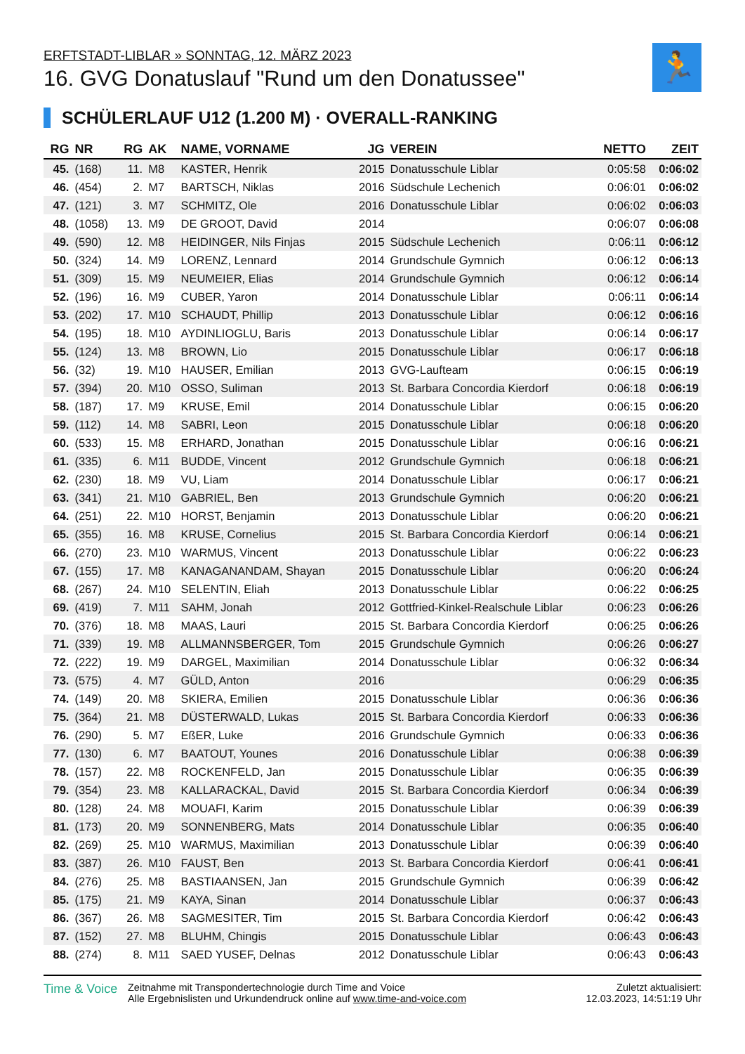ERFTSTADT-LIBLAR » SONNTAG, 12. MÄRZ 2023
16. GVG Donatuslauf "Rund um den Donatussee"
🏃
SCHÜLERLAUF U12 (1.200 M) · OVERALL-RANKING
| RG | NR | RG | AK | NAME, VORNAME | JG | VEREIN | NETTO | ZEIT |
| --- | --- | --- | --- | --- | --- | --- | --- | --- |
| 45. | (168) | 11. | M8 | KASTER, Henrik | 2015 | Donatusschule Liblar | 0:05:58 | 0:06:02 |
| 46. | (454) | 2. | M7 | BARTSCH, Niklas | 2016 | Südschule Lechenich | 0:06:01 | 0:06:02 |
| 47. | (121) | 3. | M7 | SCHMITZ, Ole | 2016 | Donatusschule Liblar | 0:06:02 | 0:06:03 |
| 48. | (1058) | 13. | M9 | DE GROOT, David | 2014 | | 0:06:07 | 0:06:08 |
| 49. | (590) | 12. | M8 | HEIDINGER, Nils Finjas | 2015 | Südschule Lechenich | 0:06:11 | 0:06:12 |
| 50. | (324) | 14. | M9 | LORENZ, Lennard | 2014 | Grundschule Gymnich | 0:06:12 | 0:06:13 |
| 51. | (309) | 15. | M9 | NEUMEIER, Elias | 2014 | Grundschule Gymnich | 0:06:12 | 0:06:14 |
| 52. | (196) | 16. | M9 | CUBER, Yaron | 2014 | Donatusschule Liblar | 0:06:11 | 0:06:14 |
| 53. | (202) | 17. | M10 | SCHAUDT, Phillip | 2013 | Donatusschule Liblar | 0:06:12 | 0:06:16 |
| 54. | (195) | 18. | M10 | AYDINLIOGLU, Baris | 2013 | Donatusschule Liblar | 0:06:14 | 0:06:17 |
| 55. | (124) | 13. | M8 | BROWN, Lio | 2015 | Donatusschule Liblar | 0:06:17 | 0:06:18 |
| 56. | (32) | 19. | M10 | HAUSER, Emilian | 2013 | GVG-Laufteam | 0:06:15 | 0:06:19 |
| 57. | (394) | 20. | M10 | OSSO, Suliman | 2013 | St. Barbara Concordia Kierdorf | 0:06:18 | 0:06:19 |
| 58. | (187) | 17. | M9 | KRUSE, Emil | 2014 | Donatusschule Liblar | 0:06:15 | 0:06:20 |
| 59. | (112) | 14. | M8 | SABRI, Leon | 2015 | Donatusschule Liblar | 0:06:18 | 0:06:20 |
| 60. | (533) | 15. | M8 | ERHARD, Jonathan | 2015 | Donatusschule Liblar | 0:06:16 | 0:06:21 |
| 61. | (335) | 6. | M11 | BUDDE, Vincent | 2012 | Grundschule Gymnich | 0:06:18 | 0:06:21 |
| 62. | (230) | 18. | M9 | VU, Liam | 2014 | Donatusschule Liblar | 0:06:17 | 0:06:21 |
| 63. | (341) | 21. | M10 | GABRIEL, Ben | 2013 | Grundschule Gymnich | 0:06:20 | 0:06:21 |
| 64. | (251) | 22. | M10 | HORST, Benjamin | 2013 | Donatusschule Liblar | 0:06:20 | 0:06:21 |
| 65. | (355) | 16. | M8 | KRUSE, Cornelius | 2015 | St. Barbara Concordia Kierdorf | 0:06:14 | 0:06:21 |
| 66. | (270) | 23. | M10 | WARMUS, Vincent | 2013 | Donatusschule Liblar | 0:06:22 | 0:06:23 |
| 67. | (155) | 17. | M8 | KANAGANANDAM, Shayan | 2015 | Donatusschule Liblar | 0:06:20 | 0:06:24 |
| 68. | (267) | 24. | M10 | SELENTIN, Eliah | 2013 | Donatusschule Liblar | 0:06:22 | 0:06:25 |
| 69. | (419) | 7. | M11 | SAHM, Jonah | 2012 | Gottfried-Kinkel-Realschule Liblar | 0:06:23 | 0:06:26 |
| 70. | (376) | 18. | M8 | MAAS, Lauri | 2015 | St. Barbara Concordia Kierdorf | 0:06:25 | 0:06:26 |
| 71. | (339) | 19. | M8 | ALLMANNSBERGER, Tom | 2015 | Grundschule Gymnich | 0:06:26 | 0:06:27 |
| 72. | (222) | 19. | M9 | DARGEL, Maximilian | 2014 | Donatusschule Liblar | 0:06:32 | 0:06:34 |
| 73. | (575) | 4. | M7 | GÜLD, Anton | 2016 | | 0:06:29 | 0:06:35 |
| 74. | (149) | 20. | M8 | SKIERA, Emilien | 2015 | Donatusschule Liblar | 0:06:36 | 0:06:36 |
| 75. | (364) | 21. | M8 | DÜSTERWALD, Lukas | 2015 | St. Barbara Concordia Kierdorf | 0:06:33 | 0:06:36 |
| 76. | (290) | 5. | M7 | EßER, Luke | 2016 | Grundschule Gymnich | 0:06:33 | 0:06:36 |
| 77. | (130) | 6. | M7 | BAATOUT, Younes | 2016 | Donatusschule Liblar | 0:06:38 | 0:06:39 |
| 78. | (157) | 22. | M8 | ROCKENFELD, Jan | 2015 | Donatusschule Liblar | 0:06:35 | 0:06:39 |
| 79. | (354) | 23. | M8 | KALLARACKAL, David | 2015 | St. Barbara Concordia Kierdorf | 0:06:34 | 0:06:39 |
| 80. | (128) | 24. | M8 | MOUAFI, Karim | 2015 | Donatusschule Liblar | 0:06:39 | 0:06:39 |
| 81. | (173) | 20. | M9 | SONNENBERG, Mats | 2014 | Donatusschule Liblar | 0:06:35 | 0:06:40 |
| 82. | (269) | 25. | M10 | WARMUS, Maximilian | 2013 | Donatusschule Liblar | 0:06:39 | 0:06:40 |
| 83. | (387) | 26. | M10 | FAUST, Ben | 2013 | St. Barbara Concordia Kierdorf | 0:06:41 | 0:06:41 |
| 84. | (276) | 25. | M8 | BASTIAANSEN, Jan | 2015 | Grundschule Gymnich | 0:06:39 | 0:06:42 |
| 85. | (175) | 21. | M9 | KAYA, Sinan | 2014 | Donatusschule Liblar | 0:06:37 | 0:06:43 |
| 86. | (367) | 26. | M8 | SAGMESITER, Tim | 2015 | St. Barbara Concordia Kierdorf | 0:06:42 | 0:06:43 |
| 87. | (152) | 27. | M8 | BLUHM, Chingis | 2015 | Donatusschule Liblar | 0:06:43 | 0:06:43 |
| 88. | (274) | 8. | M11 | SAED YUSEF, Delnas | 2012 | Donatusschule Liblar | 0:06:43 | 0:06:43 |
Time & Voice
Zeitnahme mit Transpondertechnologie durch Time and Voice
Alle Ergebnislisten und Urkundendruck online auf www.time-and-voice.com
Zuletzt aktualisiert:
12.03.2023, 14:51:19 Uhr